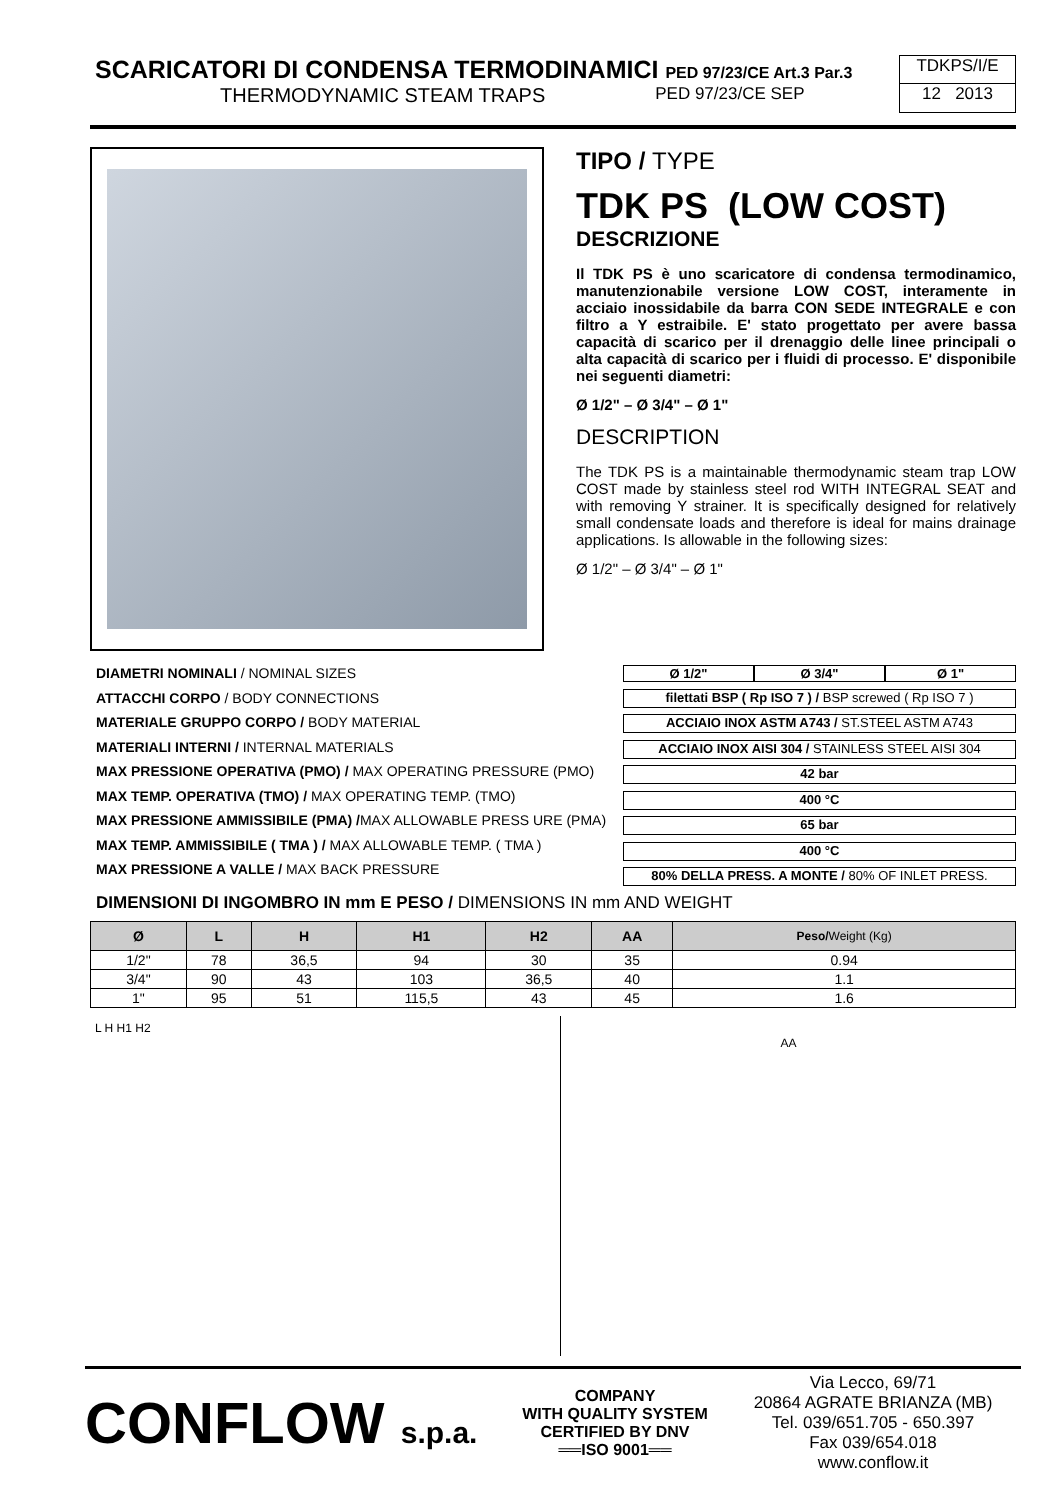SCARICATORI DI CONDENSA TERMODINAMICI PED 97/23/CE Art.3 Par.3
THERMODYNAMIC STEAM TRAPS PED 97/23/CE SEP
TDKPS/I/E
12 2013
TIPO / TYPE
TDK PS (LOW COST)
DESCRIZIONE
Il TDK PS è uno scaricatore di condensa termodinamico, manutenzionabile versione LOW COST, interamente in acciaio inossidabile da barra CON SEDE INTEGRALE e con filtro a Y estraibile. E' stato progettato per avere bassa capacità di scarico per il drenaggio delle linee principali o alta capacità di scarico per i fluidi di processo. E' disponibile nei seguenti diametri:
Ø 1/2" – Ø 3/4" – Ø 1"
DESCRIPTION
The TDK PS is a maintainable thermodynamic steam trap LOW COST made by stainless steel rod WITH INTEGRAL SEAT and with removing Y strainer. It is specifically designed for relatively small condensate loads and therefore is ideal for mains drainage applications. Is allowable in the following sizes:
Ø 1/2" – Ø 3/4" – Ø 1"
DIAMETRI NOMINALI / NOMINAL SIZES
ATTACCHI CORPO / BODY CONNECTIONS
MATERIALE GRUPPO CORPO / BODY MATERIAL
MATERIALI INTERNI / INTERNAL MATERIALS
MAX PRESSIONE OPERATIVA (PMO) / MAX OPERATING PRESSURE (PMO)
MAX TEMP. OPERATIVA (TMO) / MAX OPERATING TEMP. (TMO)
MAX PRESSIONE AMMISSIBILE (PMA) /MAX ALLOWABLE PRESS URE (PMA)
MAX TEMP. AMMISSIBILE ( TMA ) / MAX ALLOWABLE TEMP. ( TMA )
MAX PRESSIONE A VALLE / MAX BACK PRESSURE
Ø 1/2" Ø 3/4" Ø 1"
filettati BSP ( Rp ISO 7 ) / BSP screwed ( Rp ISO 7 )
ACCIAIO INOX ASTM A743 / ST.STEEL ASTM A743
ACCIAIO INOX AISI 304 / STAINLESS STEEL AISI 304
42 bar
400 °C
65 bar
400 °C
80% DELLA PRESS. A MONTE / 80% OF INLET PRESS.
DIMENSIONI DI INGOMBRO IN mm E PESO / DIMENSIONS IN mm AND WEIGHT
| Ø | L | H | H1 | H2 | AA | Peso/ Weight (Kg) |
| --- | --- | --- | --- | --- | --- | --- |
| 1/2" | 78 | 36,5 | 94 | 30 | 35 | 0.94 |
| 3/4" | 90 | 43 | 103 | 36,5 | 40 | 1.1 |
| 1" | 95 | 51 | 115,5 | 43 | 45 | 1.6 |
L H H1 H2
AA
CONFLOW s.p.a.
COMPANY
WITH QUALITY SYSTEM
CERTIFIED BY DNV
══ISO 9001══
Via Lecco, 69/71
20864 AGRATE BRIANZA (MB)
Tel. 039/651.705 - 650.397
Fax 039/654.018
www.conflow.it